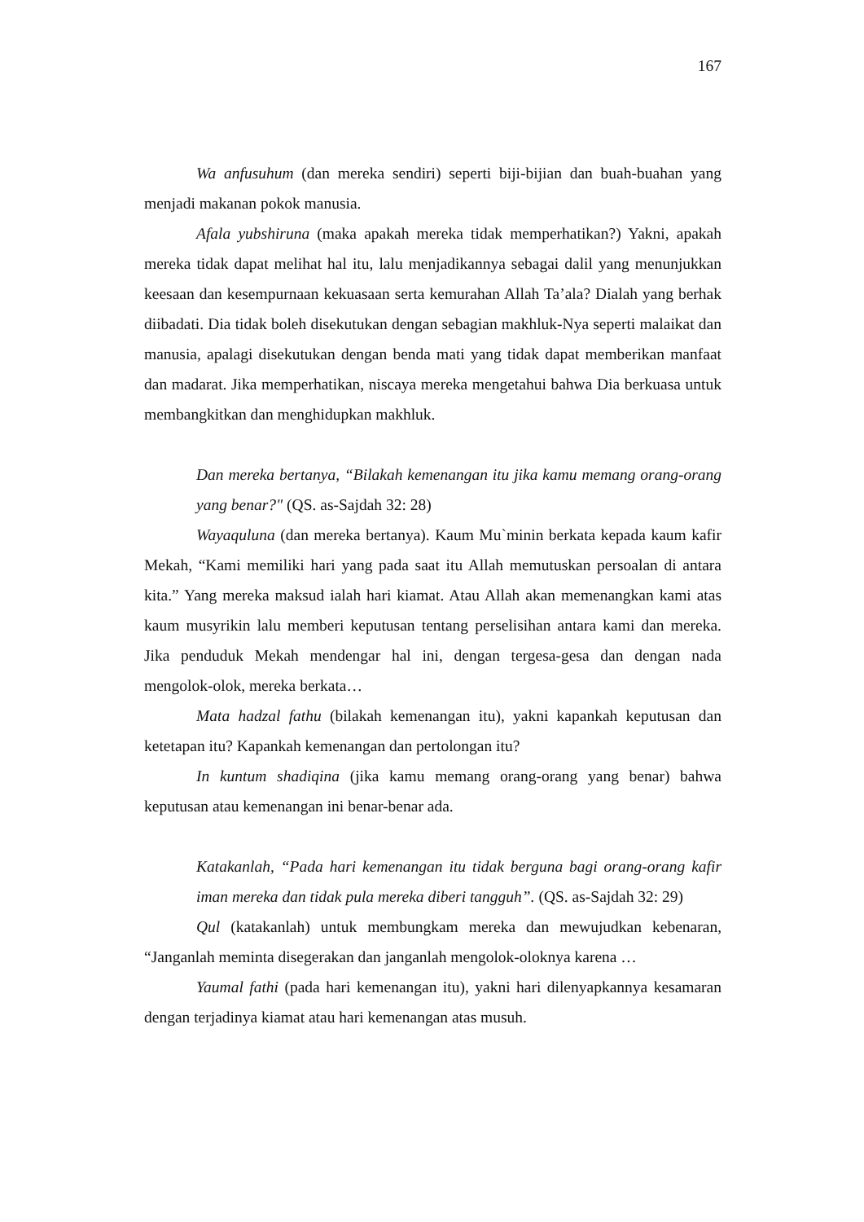167
Wa anfusuhum (dan mereka sendiri) seperti biji-bijian dan buah-buahan yang menjadi makanan pokok manusia.
Afala yubshiruna (maka apakah mereka tidak memperhatikan?) Yakni, apakah mereka tidak dapat melihat hal itu, lalu menjadikannya sebagai dalil yang menunjukkan keesaan dan kesempurnaan kekuasaan serta kemurahan Allah Ta’ala? Dialah yang berhak diibadati. Dia tidak boleh disekutukan dengan sebagian makhluk-Nya seperti malaikat dan manusia, apalagi disekutukan dengan benda mati yang tidak dapat memberikan manfaat dan madarat. Jika memperhatikan, niscaya mereka mengetahui bahwa Dia berkuasa untuk membangkitkan dan menghidupkan makhluk.
Dan mereka bertanya, “Bilakah kemenangan itu jika kamu memang orang-orang yang benar?" (QS. as-Sajdah 32: 28)
Wayaquluna (dan mereka bertanya). Kaum Mu`minin berkata kepada kaum kafir Mekah, “Kami memiliki hari yang pada saat itu Allah memutuskan persoalan di antara kita.” Yang mereka maksud ialah hari kiamat. Atau Allah akan memenangkan kami atas kaum musyrikin lalu memberi keputusan tentang perselisihan antara kami dan mereka. Jika penduduk Mekah mendengar hal ini, dengan tergesa-gesa dan dengan nada mengolok-olok, mereka berkata…
Mata hadzal fathu (bilakah kemenangan itu), yakni kapankah keputusan dan ketetapan itu? Kapankah kemenangan dan pertolongan itu?
In kuntum shadiqina (jika kamu memang orang-orang yang benar) bahwa keputusan atau kemenangan ini benar-benar ada.
Katakanlah, “Pada hari kemenangan itu tidak berguna bagi orang-orang kafir iman mereka dan tidak pula mereka diberi tangguh”. (QS. as-Sajdah 32: 29)
Qul (katakanlah) untuk membungkam mereka dan mewujudkan kebenaran, “Janganlah meminta disegerakan dan janganlah mengolok-oloknya karena …
Yaumal fathi (pada hari kemenangan itu), yakni hari dilenyapkannya kesamaran dengan terjadinya kiamat atau hari kemenangan atas musuh.